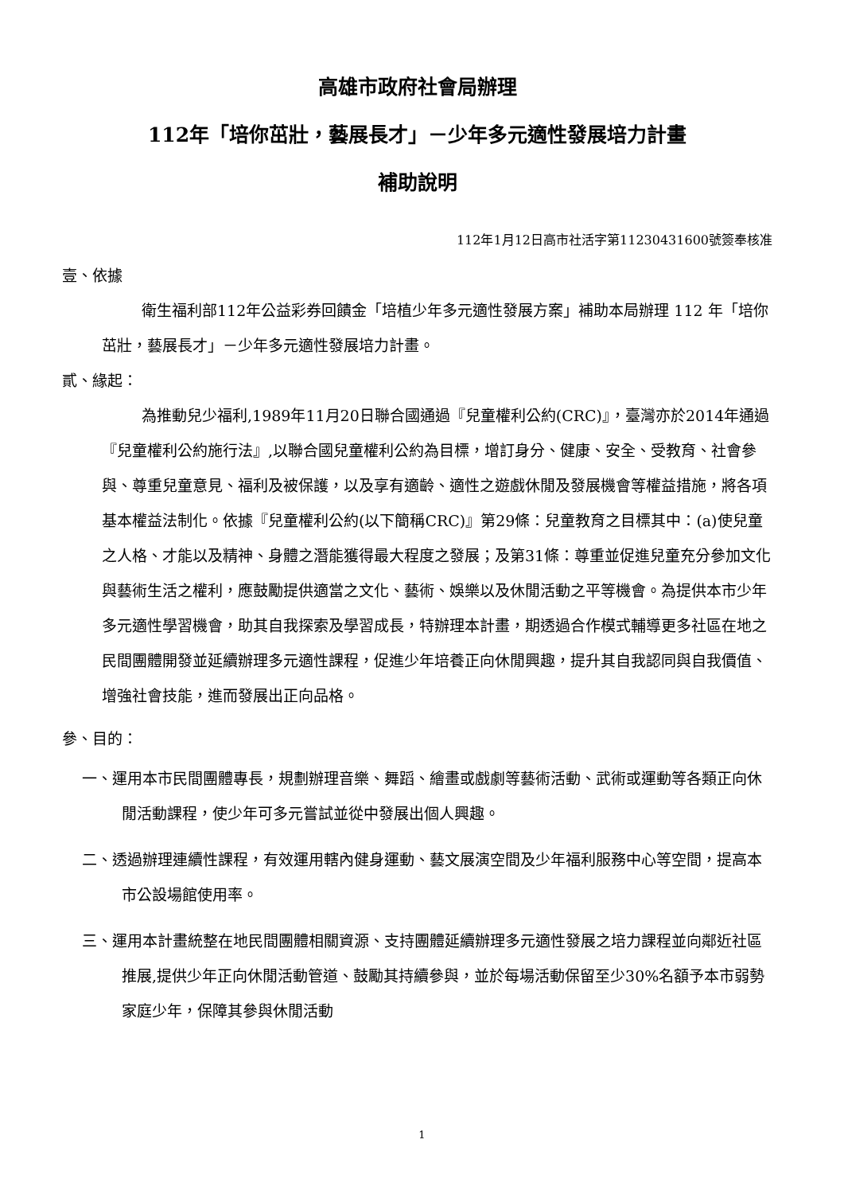高雄市政府社會局辦理
112年「培你茁壯，藝展長才」－少年多元適性發展培力計畫
補助說明
112年1月12日高市社活字第11230431600號簽奉核准
壹、依據
衛生福利部112年公益彩券回饋金「培植少年多元適性發展方案」補助本局辦理 112 年「培你茁壯，藝展長才」－少年多元適性發展培力計畫。
貳、緣起：
為推動兒少福利,1989年11月20日聯合國通過『兒童權利公約(CRC)』，臺灣亦於2014年通過『兒童權利公約施行法』,以聯合國兒童權利公約為目標，增訂身分、健康、安全、受教育、社會參與、尊重兒童意見、福利及被保護，以及享有適齡、適性之遊戲休閒及發展機會等權益措施，將各項基本權益法制化。依據『兒童權利公約(以下簡稱CRC)』第29條：兒童教育之目標其中：(a)使兒童之人格、才能以及精神、身體之潛能獲得最大程度之發展；及第31條：尊重並促進兒童充分參加文化與藝術生活之權利，應鼓勵提供適當之文化、藝術、娛樂以及休閒活動之平等機會。為提供本市少年多元適性學習機會，助其自我探索及學習成長，特辦理本計畫，期透過合作模式輔導更多社區在地之民間團體開發並延續辦理多元適性課程，促進少年培養正向休閒興趣，提升其自我認同與自我價值、增強社會技能，進而發展出正向品格。
參、目的：
一、運用本市民間團體專長，規劃辦理音樂、舞蹈、繪畫或戲劇等藝術活動、武術或運動等各類正向休閒活動課程，使少年可多元嘗試並從中發展出個人興趣。
二、透過辦理連續性課程，有效運用轄內健身運動、藝文展演空間及少年福利服務中心等空間，提高本市公設場館使用率。
三、運用本計畫統整在地民間團體相關資源、支持團體延續辦理多元適性發展之培力課程並向鄰近社區推展,提供少年正向休閒活動管道、鼓勵其持續參與，並於每場活動保留至少30%名額予本市弱勢家庭少年，保障其參與休閒活動
1